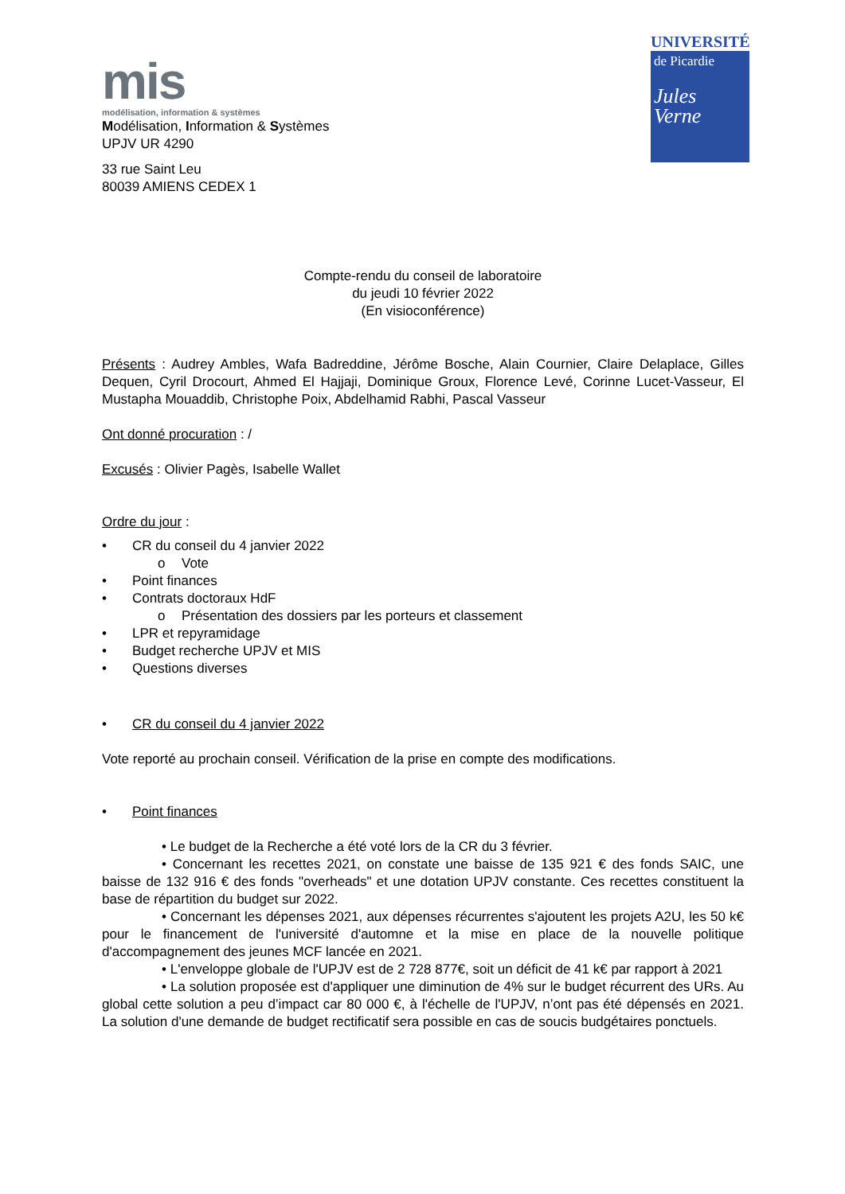mis
modélisation, information & systèmes
Modélisation, Information & Systèmes
UPJV UR 4290
33 rue Saint Leu
80039 AMIENS CEDEX 1
UNIVERSITÉ
de Picardie
Jules Verne
Compte-rendu du conseil de laboratoire
du jeudi 10 février 2022
(En visioconférence)
Présents : Audrey Ambles, Wafa Badreddine, Jérôme Bosche, Alain Cournier, Claire Delaplace, Gilles Dequen, Cyril Drocourt, Ahmed El Hajjaji, Dominique Groux, Florence Levé, Corinne Lucet-Vasseur, El Mustapha Mouaddib, Christophe Poix, Abdelhamid Rabhi, Pascal Vasseur
Ont donné procuration : /
Excusés : Olivier Pagès, Isabelle Wallet
Ordre du jour :
• CR du conseil du 4 janvier 2022
o Vote
• Point finances
• Contrats doctoraux HdF
o Présentation des dossiers par les porteurs et classement
• LPR et repyramidage
• Budget recherche UPJV et MIS
• Questions diverses
• CR du conseil du 4 janvier 2022
Vote reporté au prochain conseil. Vérification de la prise en compte des modifications.
• Point finances
• Le budget de la Recherche a été voté lors de la CR du 3 février.
• Concernant les recettes 2021, on constate une baisse de 135 921 € des fonds SAIC, une baisse de 132 916 € des fonds "overheads" et une dotation UPJV constante. Ces recettes constituent la base de répartition du budget sur 2022.
• Concernant les dépenses 2021, aux dépenses récurrentes s'ajoutent les projets A2U, les 50 k€ pour le financement de l'université d'automne et la mise en place de la nouvelle politique d'accompagnement des jeunes MCF lancée en 2021.
• L'enveloppe globale de l'UPJV est de 2 728 877€, soit un déficit de 41 k€ par rapport à 2021
• La solution proposée est d'appliquer une diminution de 4% sur le budget récurrent des URs. Au global cette solution a peu d’impact car 80 000 €, à l'échelle de l'UPJV, n’ont pas été dépensés en 2021. La solution d'une demande de budget rectificatif sera possible en cas de soucis budgétaires ponctuels.